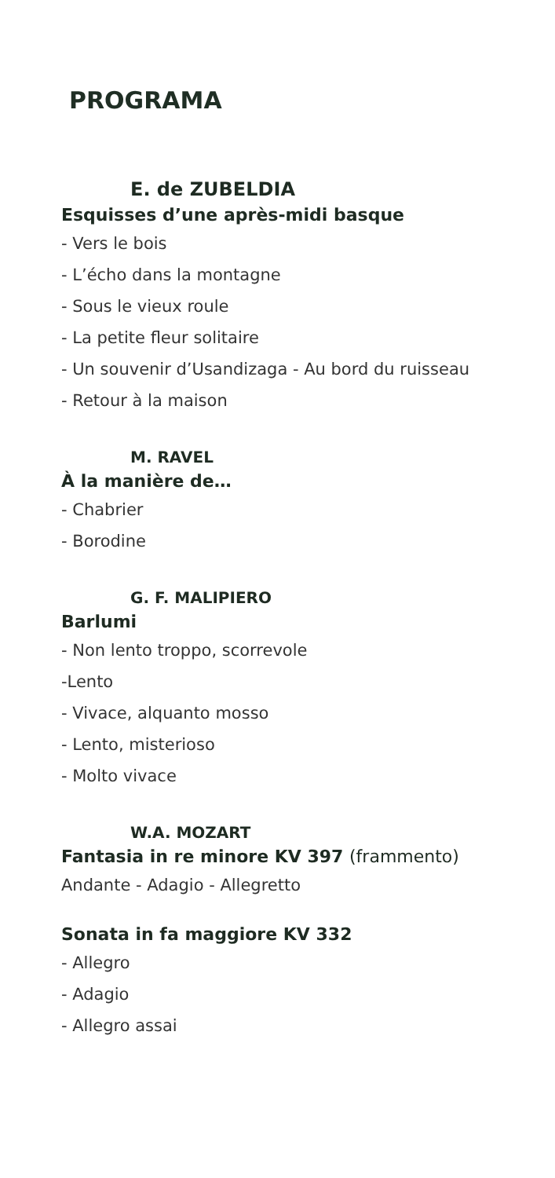PROGRAMA
E. de ZUBELDIA
Esquisses d’une après-midi basque
- Vers le bois
- L’écho dans la montagne
- Sous le vieux roule
- La petite fleur solitaire
- Un souvenir d’Usandizaga - Au bord du ruisseau
- Retour à la maison
M. RAVEL
À la manière de…
- Chabrier
- Borodine
G. F. MALIPIERO
Barlumi
- Non lento troppo, scorrevole
-Lento
- Vivace, alquanto mosso
- Lento, misterioso
- Molto vivace
W.A. MOZART
Fantasia in re minore KV 397 (frammento)
Andante - Adagio - Allegretto
Sonata in fa maggiore KV 332
- Allegro
- Adagio
- Allegro assai